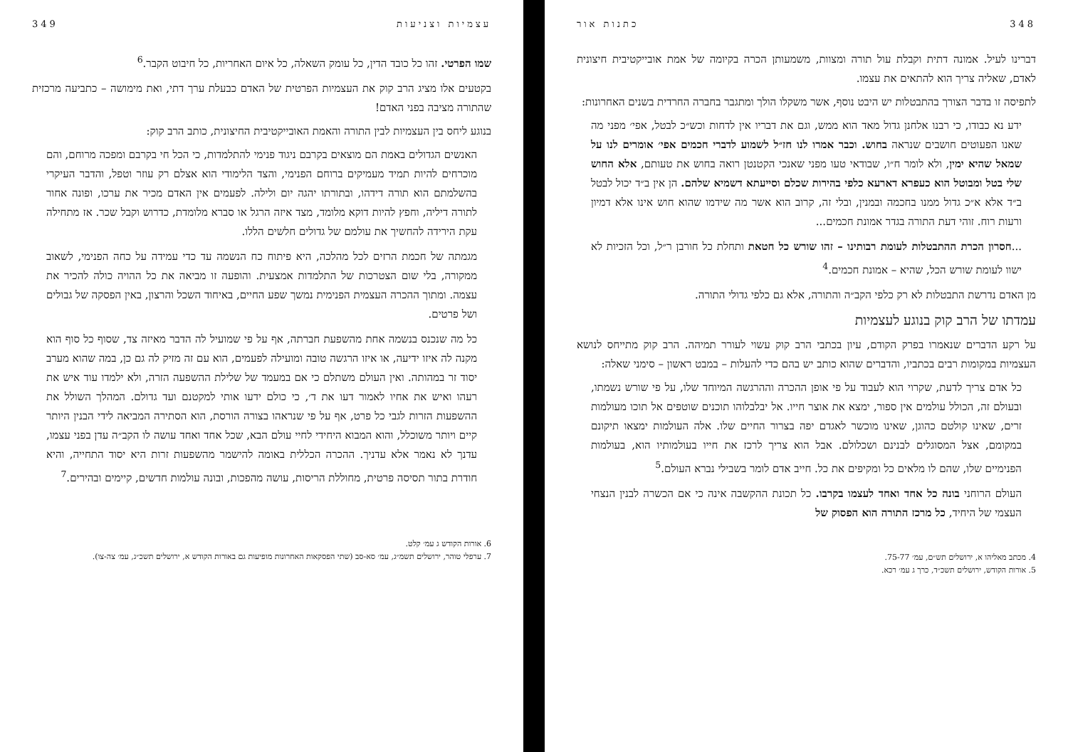348 כתנות אור
דברינו לעיל. אמונה דתית וקבלת עול תורה ומצוות, משמעותן הכרה בקיומה של אמת אובייקטיבית חיצונית לאדם, שאליה צריך הוא להתאים את עצמו.
לתפיסה זו בדבר הצורך בהתבטלות יש היבט נוסף, אשר משקלו הולך ומתגבר בחברה החרדית בשנים האחרונות:
ידע נא כבודו, כי רבנו אלחנן גדול מאד הוא ממש, וגם את דבריו אין לדחות וכש״כ לבטל, אפי׳ מפני מה שאנו הפעוטים חושבים שנראה בחוש. וכבר אמרו לנו חז״ל לשמוע לדברי חכמים אפי׳ אומרים לנו על שמאל שהיא ימין, ולא לומר ח״ו, שבודאי טעו מפני שאנכי הקטנטן רואה בחוש את טעותם, אלא החוש שלי בטל ומבוטל הוא כעפרא דארעא כלפי בהירות שכלם וסייעתא דשמיא שלהם. הן אין ב״ד יכול לבטל ב״ד אלא א״כ גדול ממנו בחכמה ובמנין, ובלי זה, קרוב הוא אשר מה שידמו שהוא חוש אינו אלא דמיון ורעות רוח. זוהי דעת התורה בגדר אמונת חכמים...
...חסרון הכרת ההתבטלות לעומת רבותינו – זהו שורש כל חטאת ותחלת כל חורבן ר״ל, וכל הזכיות לא ישוו לעומת שורש הכל, שהיא – אמונת חכמים.<sup>4</sup>
מן האדם נדרשת התבטלות לא רק כלפי הקב״ה והתורה, אלא גם כלפי גדולי התורה.
עמדתו של הרב קוק בנוגע לעצמיות
על רקע הדברים שנאמרו בפרק הקודם, עיון בכתבי הרב קוק עשוי לעורר תמיהה. הרב קוק מתייחס לנושא העצמיות במקומות רבים בכתביו, והדברים שהוא כותב יש בהם כדי להעלות – במבט ראשון – סימני שאלה:
כל אדם צריך לדעת, שקרוי הוא לעבוד על פי אופן ההכרה וההרגשה המיוחד שלו, על פי שורש נשמתו, ובעולם זה, הכולל עולמים אין ספור, ימצא את אוצר חייו. אל יבלבלוהו תוכנים שוטפים אל תוכו מעולמות זרים, שאינו קולטם כהוגן, שאינו מוכשר לאגדם יפה בצרור החיים שלו. אלה העולמות ימצאו תיקונם במקומם, אצל המסוגלים לבנינם ושכלולם. אבל הוא צריך לרכז את חייו בעולמותיו הוא, בעולמות הפנימיים שלו, שהם לו מלאים כל ומקיפים את כל. חייב אדם לומר בשבילי נברא העולם.<sup>5</sup>
העולם הרוחני בונה כל אחד ואחד לעצמו בקרבו. כל תכונת ההקשבה אינה כי אם הכשרה לבנין הנצחי העצמי של היחיד, כל מרכז התורה הוא הפסוק של
4. מכתב מאליהו א, ירושלים תש״ם, עמ׳ 75-77.
5. אורות הקודש, ירושלים תשכ״ד, כרך ג עמ׳ רכא.
עצמיות וצניעות 349
שמו הפרטי. זהו כל כובד הדין, כל עומק השאלה, כל איום האחריות, כל חיבוט הקבר.<sup>6</sup>
בקטעים אלו מציג הרב קוק את העצמיות הפרטית של האדם כבעלת ערך דתי, ואת מימושה – כתביעה מרכזית שהתורה מציבה בפני האדם!
בנוגע ליחס בין העצמיות לבין התורה והאמת האובייקטיבית החיצונית, כותב הרב קוק:
האנשים הגדולים באמת הם מוצאים בקרבם ניגוד פנימי להתלמדות, כי הכל חי בקרבם ומפכה מרוחם, והם מוכרחים להיות תמיד מעמיקים ברוחם הפנימי, והצד הלימודי הוא אצלם רק עוזר וטפל, והדבר העיקרי בהשלמתם הוא תורה דידהו, ובתורתו יהגה יום ולילה. לפעמים אין האדם מכיר את ערכו, ופונה אחור לתורה דיליה, וחפץ להיות דוקא מלומד, מצד איזה הרגל או סברא מלומדת, כדרוש וקבל שכר. אז מתחילה עקת הירידה להחשיך את עולמם של גדולים חלשים הללו.
מגמתה של חכמת הרזים לכל מהלכה, היא פיתוח כח הנשמה עד כדי עמידה על כחה הפנימי, לשאוב ממקורה, בלי שום הצטרכות של התלמדות אמצעית. והופעה זו מביאה את כל ההויה כולה להכיר את עצמה. ומתוך ההכרה העצמית הפנימית נמשך שפע החיים, באיחוד השכל והרצון, באין הפסקה של גבולים ושל פרטים.
כל מה שנכנס בנשמה אחת מהשפעת חברתה, אף על פי שמועיל לה הדבר מאיזה צד, שסוף כל סוף הוא מקנה לה איזו ידיעה, או איזו הרגשה טובה ומועילה לפעמים, הוא עם זה מזיק לה גם כן, במה שהוא מערב יסוד זר במהותה. ואין העולם משתלם כי אם במעמד של שלילת ההשפעה הזרה, ולא ילמדו עוד איש את רעהו ואיש את אחיו לאמור דעו את ד׳, כי כולם ידעו אותי למקטנם ועד גדולם. המהלך השולל את ההשפעות הזרות לגבי כל פרט, אף על פי שנראהו בצורה הורסת, הוא הסתירה המביאה לידי הבנין היותר קיים ויותר משוכלל, והוא המבוא היחידי לחיי עולם הבא, שכל אחד ואחד עושה לו הקב״ה עדן בפני עצמו, עדנך לא נאמר אלא עדניך. ההכרה הכללית באומה להישמר מהשפעות זרות היא יסוד התחייה, והיא חודרת בתור תסיסה פרטית, מחוללת הריסות, עושה מהפכות, ובונה עולמות חדשים, קיימים ובהירים.<sup>7</sup>
6. אורות הקודש ג עמ׳ קלט.
7. ערפלי טוהר, ירושלים תשמ״ג, עמ׳ סא-סב (שתי הפסקאות האחרונות מופיעות גם באורות הקודש א, ירושלים תשכ״ג, עמ׳ צה-צו).